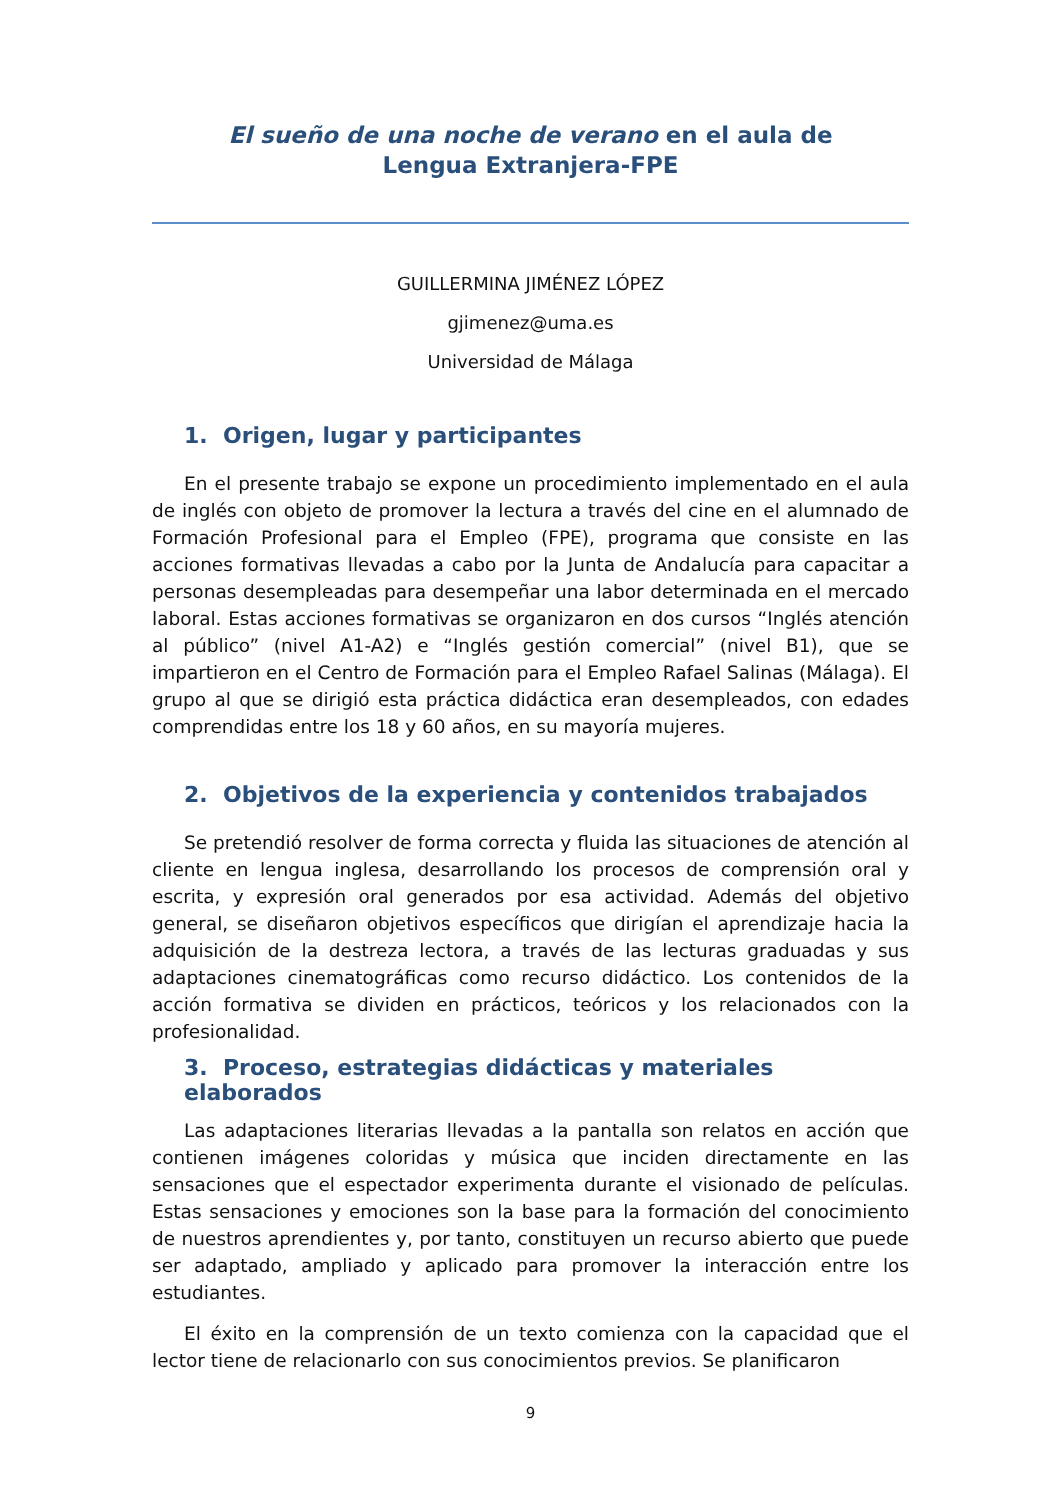El sueño de una noche de verano en el aula de Lengua Extranjera-FPE
GUILLERMINA JIMÉNEZ LÓPEZ
gjimenez@uma.es
Universidad de Málaga
1. Origen, lugar y participantes
En el presente trabajo se expone un procedimiento implementado en el aula de inglés con objeto de promover la lectura a través del cine en el alumnado de Formación Profesional para el Empleo (FPE), programa que consiste en las acciones formativas llevadas a cabo por la Junta de Andalucía para capacitar a personas desempleadas para desempeñar una labor determinada en el mercado laboral. Estas acciones formativas se organizaron en dos cursos “Inglés atención al público” (nivel A1-A2) e “Inglés gestión comercial” (nivel B1), que se impartieron en el Centro de Formación para el Empleo Rafael Salinas (Málaga). El grupo al que se dirigió esta práctica didáctica eran desempleados, con edades comprendidas entre los 18 y 60 años, en su mayoría mujeres.
2. Objetivos de la experiencia y contenidos trabajados
Se pretendió resolver de forma correcta y fluida las situaciones de atención al cliente en lengua inglesa, desarrollando los procesos de comprensión oral y escrita, y expresión oral generados por esa actividad. Además del objetivo general, se diseñaron objetivos específicos que dirigían el aprendizaje hacia la adquisición de la destreza lectora, a través de las lecturas graduadas y sus adaptaciones cinematográficas como recurso didáctico. Los contenidos de la acción formativa se dividen en prácticos, teóricos y los relacionados con la profesionalidad.
3. Proceso, estrategias didácticas y materiales elaborados
Las adaptaciones literarias llevadas a la pantalla son relatos en acción que contienen imágenes coloridas y música que inciden directamente en las sensaciones que el espectador experimenta durante el visionado de películas. Estas sensaciones y emociones son la base para la formación del conocimiento de nuestros aprendientes y, por tanto, constituyen un recurso abierto que puede ser adaptado, ampliado y aplicado para promover la interacción entre los estudiantes.
El éxito en la comprensión de un texto comienza con la capacidad que el lector tiene de relacionarlo con sus conocimientos previos. Se planificaron
9